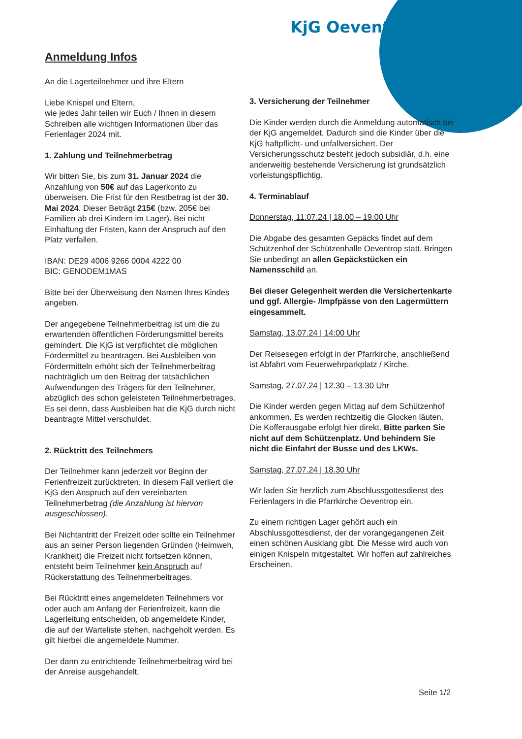KjG Oeventrop
Anmeldung Infos
An die Lagerteilnehmer und ihre Eltern
Liebe Knispel und Eltern,
wie jedes Jahr teilen wir Euch / Ihnen in diesem Schreiben alle wichtigen Informationen über das Ferienlager 2024 mit.
1. Zahlung und Teilnehmerbetrag
Wir bitten Sie, bis zum 31. Januar 2024 die Anzahlung von 50€ auf das Lagerkonto zu überweisen. Die Frist für den Restbetrag ist der 30. Mai 2024. Dieser Beträgt 215€ (bzw. 205€ bei Familien ab drei Kindern im Lager). Bei nicht Einhaltung der Fristen, kann der Anspruch auf den Platz verfallen.
IBAN: DE29 4006 9266 0004 4222 00
BIC: GENODEM1MAS
Bitte bei der Überweisung den Namen Ihres Kindes angeben.
Der angegebene Teilnehmerbeitrag ist um die zu erwartenden öffentlichen Förderungsmittel bereits gemindert. Die KjG ist verpflichtet die möglichen Fördermittel zu beantragen. Bei Ausbleiben von Fördermitteln erhöht sich der Teilnehmerbeitrag nachträglich um den Beitrag der tatsächlichen Aufwendungen des Trägers für den Teilnehmer, abzüglich des schon geleisteten Teilnehmerbetrages. Es sei denn, dass Ausbleiben hat die KjG durch nicht beantragte Mittel verschuldet.
2. Rücktritt des Teilnehmers
Der Teilnehmer kann jederzeit vor Beginn der Ferienfreizeit zurücktreten. In diesem Fall verliert die KjG den Anspruch auf den vereinbarten Teilnehmerbetrag (die Anzahlung ist hiervon ausgeschlossen).
Bei Nichtantritt der Freizeit oder sollte ein Teilnehmer aus an seiner Person liegenden Gründen (Heimweh, Krankheit) die Freizeit nicht fortsetzen können, entsteht beim Teilnehmer kein Anspruch auf Rückerstattung des Teilnehmerbeitrages.
Bei Rücktritt eines angemeldeten Teilnehmers vor oder auch am Anfang der Ferienfreizeit, kann die Lagerleitung entscheiden, ob angemeldete Kinder, die auf der Warteliste stehen, nachgeholt werden. Es gilt hierbei die angemeldete Nummer.
Der dann zu entrichtende Teilnehmerbeitrag wird bei der Anreise ausgehandelt.
3. Versicherung der Teilnehmer
Die Kinder werden durch die Anmeldung automatisch bei der KjG angemeldet. Dadurch sind die Kinder über die KjG haftpflicht- und unfallversichert. Der Versicherungsschutz besteht jedoch subsidiär, d.h. eine anderweitig bestehende Versicherung ist grundsätzlich vorleistungspflichtig.
4. Terminablauf
Donnerstag, 11.07.24 | 18.00 – 19.00 Uhr
Die Abgabe des gesamten Gepäcks findet auf dem Schützenhof der Schützenhalle Oeventrop statt. Bringen Sie unbedingt an allen Gepäckstücken ein Namensschild an.
Bei dieser Gelegenheit werden die Versichertenkarte und ggf. Allergie- /Impfpässe von den Lagermüttern eingesammelt.
Samstag, 13.07.24 | 14:00 Uhr
Der Reisesegen erfolgt in der Pfarrkirche, anschließend ist Abfahrt vom Feuerwehrparkplatz / Kirche.
Samstag, 27.07.24 | 12.30 – 13.30 Uhr
Die Kinder werden gegen Mittag auf dem Schützenhof ankommen. Es werden rechtzeitig die Glocken läuten. Die Kofferausgabe erfolgt hier direkt. Bitte parken Sie nicht auf dem Schützenplatz. Und behindern Sie nicht die Einfahrt der Busse und des LKWs.
Samstag, 27.07.24 | 18.30 Uhr
Wir laden Sie herzlich zum Abschlussgottesdienst des Ferienlagers in die Pfarrkirche Oeventrop ein.
Zu einem richtigen Lager gehört auch ein Abschlussgottesdienst, der der vorangegangenen Zeit einen schönen Ausklang gibt. Die Messe wird auch von einigen Knispeln mitgestaltet. Wir hoffen auf zahlreiches Erscheinen.
Seite 1/2